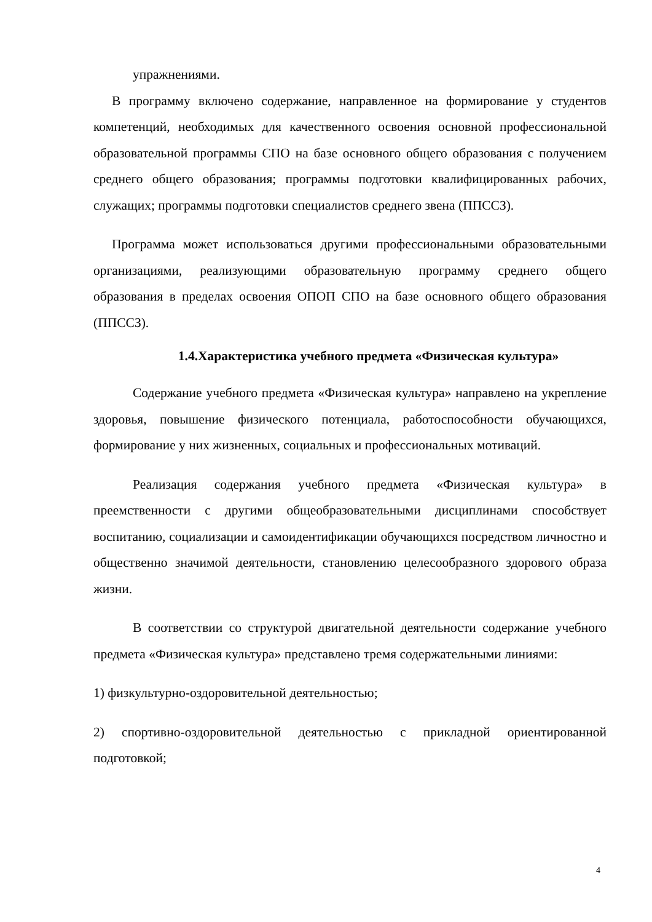упражнениями.
В программу включено содержание, направленное на формирование у студентов компетенций, необходимых для качественного освоения основной профессиональной образовательной программы СПО на базе основного общего образования с получением среднего общего образования; программы подготовки квалифицированных рабочих, служащих; программы подготовки специалистов среднего звена (ППССЗ).
Программа может использоваться другими профессиональными образовательными организациями, реализующими образовательную программу среднего общего образования в пределах освоения ОПОП СПО на базе основного общего образования (ППССЗ).
1.4.Характеристика учебного предмета «Физическая культура»
Содержание учебного предмета «Физическая культура» направлено на укрепление здоровья, повышение физического потенциала, работоспособности обучающихся, формирование у них жизненных, социальных и профессиональных мотиваций.
Реализация содержания учебного предмета «Физическая культура» в преемственности с другими общеобразовательными дисциплинами способствует воспитанию, социализации и самоидентификации обучающихся посредством личностно и общественно значимой деятельности, становлению целесообразного здорового образа жизни.
В соответствии со структурой двигательной деятельности содержание учебного предмета «Физическая культура» представлено тремя содержательными линиями:
1) физкультурно-оздоровительной деятельностью;
2) спортивно-оздоровительной деятельностью с прикладной ориентированной подготовкой;
4